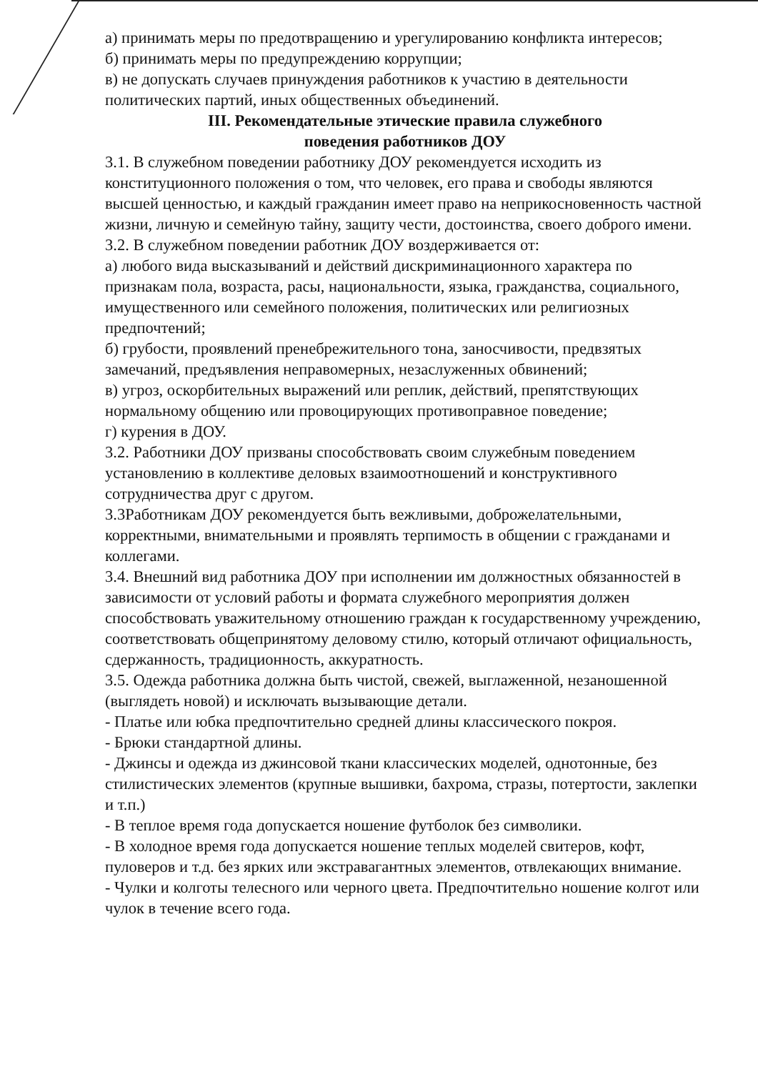а) принимать меры по предотвращению и урегулированию конфликта интересов;
б) принимать меры по предупреждению коррупции;
в) не допускать случаев принуждения работников к участию в деятельности политических партий, иных общественных объединений.
III. Рекомендательные этические правила служебного
поведения работников ДОУ
3.1. В служебном поведении работнику ДОУ рекомендуется исходить из конституционного положения о том, что человек, его права и свободы являются высшей ценностью, и каждый гражданин имеет право на неприкосновенность частной жизни, личную и семейную тайну, защиту чести, достоинства, своего доброго имени.
3.2. В служебном поведении работник ДОУ воздерживается от:
а) любого вида высказываний и действий дискриминационного характера по признакам пола, возраста, расы, национальности, языка, гражданства, социального, имущественного или семейного положения, политических или религиозных предпочтений;
б) грубости, проявлений пренебрежительного тона, заносчивости, предвзятых замечаний, предъявления неправомерных, незаслуженных обвинений;
в) угроз, оскорбительных выражений или реплик, действий, препятствующих нормальному общению или провоцирующих противоправное поведение;
г) курения в ДОУ.
3.2. Работники ДОУ призваны способствовать своим служебным поведением установлению в коллективе деловых взаимоотношений и конструктивного сотрудничества друг с другом.
3.3Работникам ДОУ рекомендуется быть вежливыми, доброжелательными, корректными, внимательными и проявлять терпимость в общении с гражданами и коллегами.
3.4. Внешний вид работника ДОУ при исполнении им должностных обязанностей в зависимости от условий работы и формата служебного мероприятия должен способствовать уважительному отношению граждан к государственному учреждению, соответствовать общепринятому деловому стилю, который отличают официальность, сдержанность, традиционность, аккуратность.
3.5. Одежда работника должна быть чистой, свежей, выглаженной, незаношенной (выглядеть новой) и исключать вызывающие детали.
- Платье или юбка предпочтительно средней длины классического покроя.
- Брюки стандартной длины.
- Джинсы и одежда из джинсовой ткани классических моделей, однотонные, без стилистических элементов (крупные вышивки, бахрома, стразы, потертости, заклепки и т.п.)
- В теплое время года допускается ношение футболок без символики.
- В холодное время года допускается ношение теплых моделей свитеров, кофт, пуловеров и т.д. без ярких или экстравагантных элементов, отвлекающих внимание.
- Чулки и колготы телесного или черного цвета. Предпочтительно ношение колгот или чулок в течение всего года.